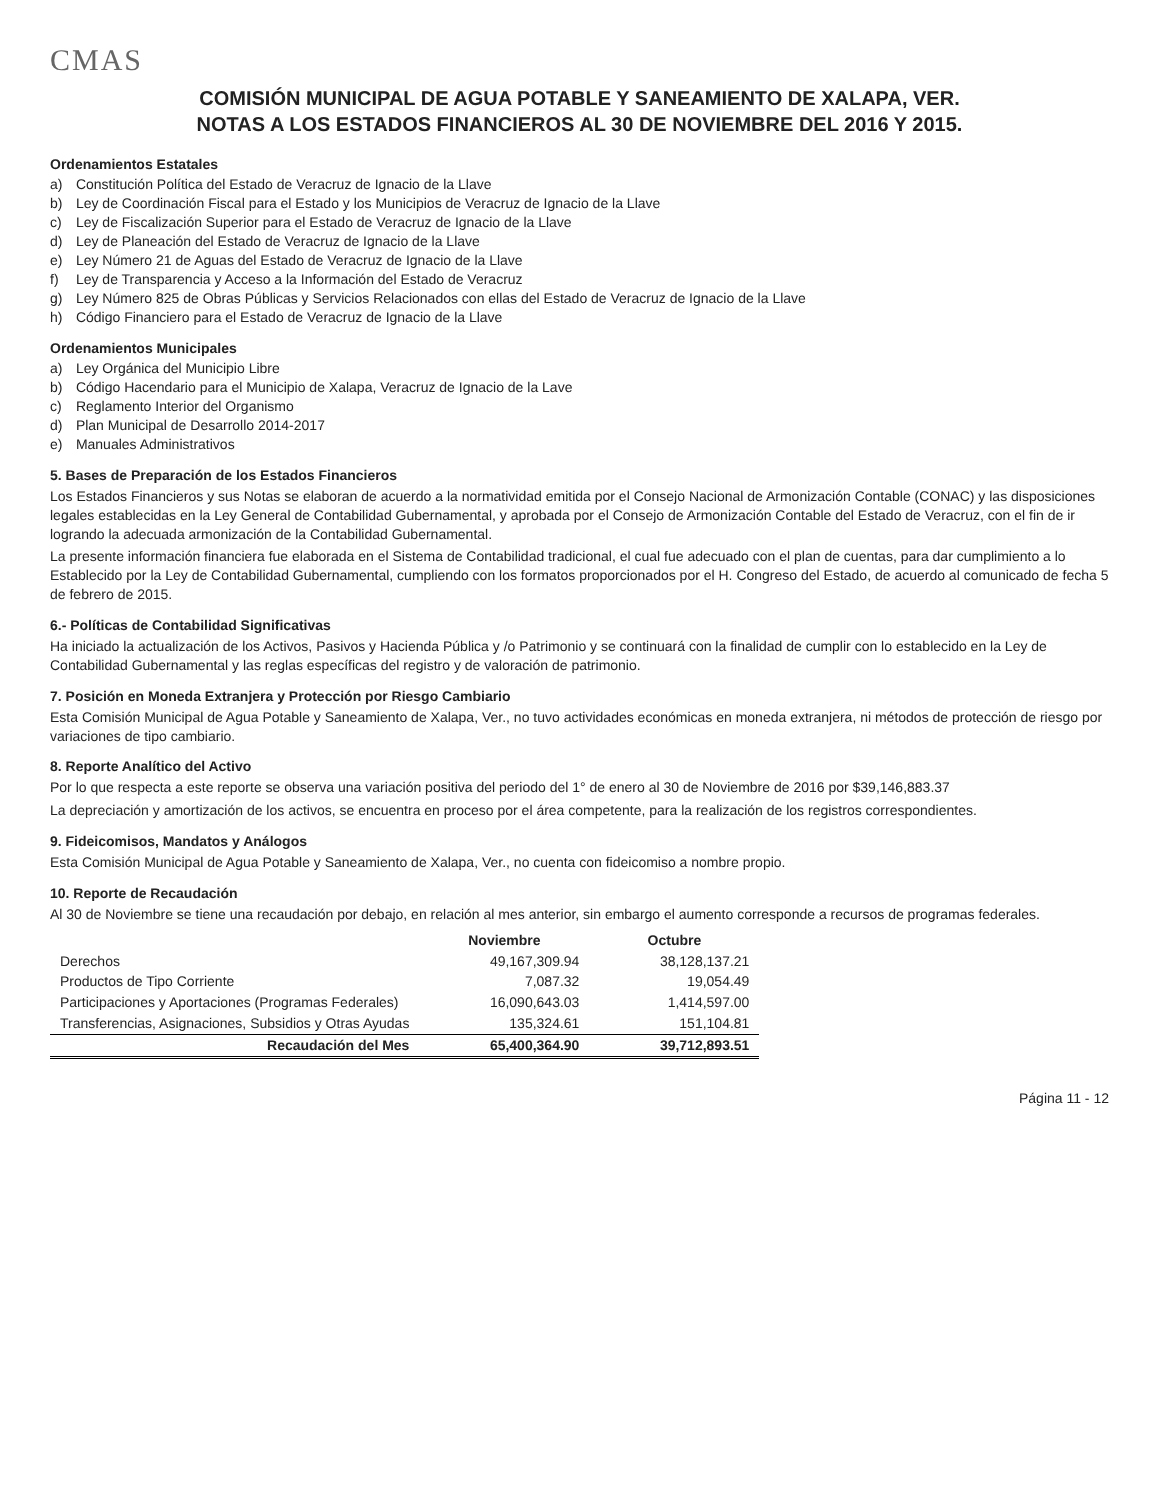CMAS
COMISIÓN MUNICIPAL DE AGUA POTABLE Y SANEAMIENTO DE XALAPA, VER.
NOTAS A LOS ESTADOS FINANCIEROS AL 30 DE NOVIEMBRE DEL 2016 Y 2015.
Ordenamientos Estatales
a) Constitución Política del Estado de Veracruz de Ignacio de la Llave
b) Ley de Coordinación Fiscal para el Estado y los Municipios de Veracruz de Ignacio de la Llave
c) Ley de Fiscalización Superior para el Estado de Veracruz de Ignacio de la Llave
d) Ley de Planeación del Estado de Veracruz de Ignacio de la Llave
e) Ley Número 21 de Aguas del Estado de Veracruz de Ignacio de la Llave
f) Ley de Transparencia y Acceso a la Información del Estado de Veracruz
g) Ley Número 825 de Obras Públicas y Servicios Relacionados con ellas del Estado de Veracruz de Ignacio de la Llave
h) Código Financiero para el Estado de Veracruz de Ignacio de la Llave
Ordenamientos Municipales
a) Ley Orgánica del Municipio Libre
b) Código Hacendario para el Municipio de Xalapa, Veracruz de Ignacio de la Lave
c) Reglamento Interior del Organismo
d) Plan Municipal de Desarrollo 2014-2017
e) Manuales Administrativos
5. Bases de Preparación de los Estados Financieros
Los Estados Financieros y sus Notas se elaboran de acuerdo a la normatividad emitida por el Consejo Nacional de Armonización Contable (CONAC) y las disposiciones legales establecidas en la Ley General de Contabilidad Gubernamental, y aprobada por el Consejo de Armonización Contable del Estado de Veracruz, con el fin de ir logrando la adecuada armonización de la Contabilidad Gubernamental.
La presente información financiera fue elaborada en el Sistema de Contabilidad tradicional, el cual fue adecuado con el plan de cuentas, para dar cumplimiento a lo Establecido por la Ley de Contabilidad Gubernamental, cumpliendo con los formatos proporcionados por el H. Congreso del Estado, de acuerdo al comunicado de fecha 5 de febrero de 2015.
6.- Políticas de Contabilidad Significativas
Ha iniciado la actualización de los Activos, Pasivos y Hacienda Pública y /o Patrimonio y se continuará con la finalidad de cumplir con lo establecido en la Ley de Contabilidad Gubernamental y las reglas específicas del registro y de valoración de patrimonio.
7. Posición en Moneda Extranjera y Protección por Riesgo Cambiario
Esta Comisión Municipal de Agua Potable y Saneamiento de Xalapa, Ver., no tuvo actividades económicas en moneda extranjera, ni métodos de protección de riesgo por variaciones de tipo cambiario.
8. Reporte Analítico del Activo
Por lo que respecta a este reporte se observa una variación positiva del periodo del 1° de enero al 30 de Noviembre de 2016 por $39,146,883.37
La depreciación y amortización de los activos, se encuentra en proceso por el área competente, para la realización de los registros correspondientes.
9. Fideicomisos, Mandatos y Análogos
Esta Comisión Municipal de Agua Potable y Saneamiento de Xalapa, Ver., no cuenta con fideicomiso a nombre propio.
10. Reporte de Recaudación
Al 30 de Noviembre se tiene una recaudación por debajo, en relación al mes anterior, sin embargo el aumento corresponde a recursos de programas federales.
| | Noviembre | Octubre |
| --- | --- | --- |
| Derechos | 49,167,309.94 | 38,128,137.21 |
| Productos de Tipo Corriente | 7,087.32 | 19,054.49 |
| Participaciones y Aportaciones (Programas Federales) | 16,090,643.03 | 1,414,597.00 |
| Transferencias, Asignaciones, Subsidios y Otras Ayudas | 135,324.61 | 151,104.81 |
| Recaudación del Mes | 65,400,364.90 | 39,712,893.51 |
Página 11 - 12